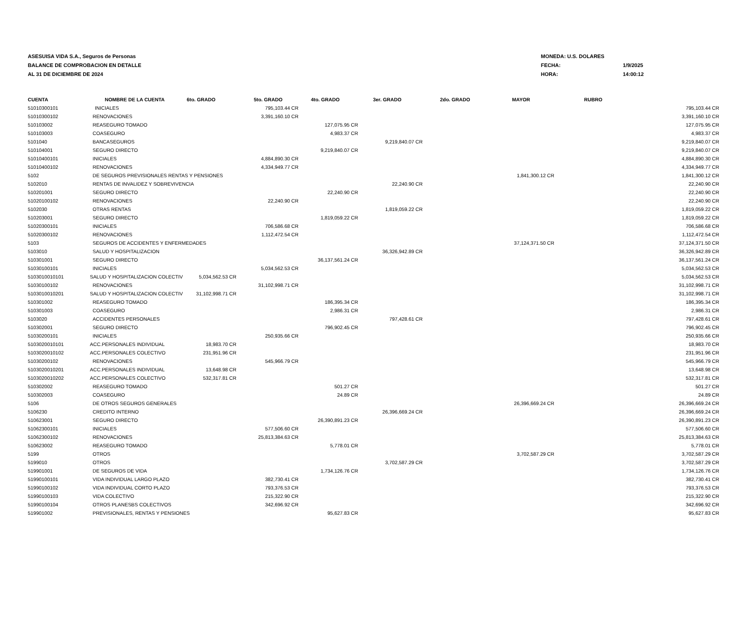ASESUISA VIDA S.A., Seguros de Personas
BALANCE DE COMPROBACION EN DETALLE
AL 31 DE DICIEMBRE DE 2024
MONEDA: U.S. DOLARES
FECHA: 1/9/2025
HORA: 14:00:12
| CUENTA | NOMBRE DE LA CUENTA | 6to. GRADO | 5to. GRADO | 4to. GRADO | 3er. GRADO | 2do. GRADO | MAYOR | RUBRO | |
| --- | --- | --- | --- | --- | --- | --- | --- | --- | --- |
| 51010300101 | INICIALES | | 795,103.44 CR | | | | | | 795,103.44 CR |
| 51010300102 | RENOVACIONES | | 3,391,160.10 CR | | | | | | 3,391,160.10 CR |
| 510103002 | REASEGURO TOMADO | | | 127,075.95 CR | | | | | 127,075.95 CR |
| 510103003 | COASEGURO | | | 4,983.37 CR | | | | | 4,983.37 CR |
| 5101040 | BANCASEGUROS | | | | 9,219,840.07 CR | | | | 9,219,840.07 CR |
| 510104001 | SEGURO DIRECTO | | | 9,219,840.07 CR | | | | | 9,219,840.07 CR |
| 51010400101 | INICIALES | | 4,884,890.30 CR | | | | | | 4,884,890.30 CR |
| 51010400102 | RENOVACIONES | | 4,334,949.77 CR | | | | | | 4,334,949.77 CR |
| 5102 | DE SEGUROS PREVISIONALES RENTAS Y PENSIONES | | | | | | 1,841,300.12 CR | | 1,841,300.12 CR |
| 5102010 | RENTAS DE INVALIDEZ Y SOBREVIVENCIA | | | | 22,240.90 CR | | | | 22,240.90 CR |
| 510201001 | SEGURO DIRECTO | | | 22,240.90 CR | | | | | 22,240.90 CR |
| 51020100102 | RENOVACIONES | | 22,240.90 CR | | | | | | 22,240.90 CR |
| 5102030 | OTRAS RENTAS | | | | 1,819,059.22 CR | | | | 1,819,059.22 CR |
| 510203001 | SEGURO DIRECTO | | | 1,819,059.22 CR | | | | | 1,819,059.22 CR |
| 51020300101 | INICIALES | | 706,586.68 CR | | | | | | 706,586.68 CR |
| 51020300102 | RENOVACIONES | | 1,112,472.54 CR | | | | | | 1,112,472.54 CR |
| 5103 | SEGUROS DE ACCIDENTES Y ENFERMEDADES | | | | | | 37,124,371.50 CR | | 37,124,371.50 CR |
| 5103010 | SALUD Y HOSPITALIZACION | | | | 36,326,942.89 CR | | | | 36,326,942.89 CR |
| 510301001 | SEGURO DIRECTO | | | 36,137,561.24 CR | | | | | 36,137,561.24 CR |
| 51030100101 | INICIALES | | 5,034,562.53 CR | | | | | | 5,034,562.53 CR |
| 5103010010101 | SALUD Y HOSPITALIZACION COLECTIV | 5,034,562.53 CR | | | | | | | 5,034,562.53 CR |
| 51030100102 | RENOVACIONES | | 31,102,998.71 CR | | | | | | 31,102,998.71 CR |
| 5103010010201 | SALUD Y HOSPITALIZACION COLECTIV | 31,102,998.71 CR | | | | | | | 31,102,998.71 CR |
| 510301002 | REASEGURO TOMADO | | | 186,395.34 CR | | | | | 186,395.34 CR |
| 510301003 | COASEGURO | | | 2,986.31 CR | | | | | 2,986.31 CR |
| 5103020 | ACCIDENTES PERSONALES | | | | 797,428.61 CR | | | | 797,428.61 CR |
| 510302001 | SEGURO DIRECTO | | | 796,902.45 CR | | | | | 796,902.45 CR |
| 51030200101 | INICIALES | | 250,935.66 CR | | | | | | 250,935.66 CR |
| 5103020010101 | ACC.PERSONALES INDIVIDUAL | 18,983.70 CR | | | | | | | 18,983.70 CR |
| 5103020010102 | ACC.PERSONALES COLECTIVO | 231,951.96 CR | | | | | | | 231,951.96 CR |
| 51030200102 | RENOVACIONES | | 545,966.79 CR | | | | | | 545,966.79 CR |
| 5103020010201 | ACC.PERSONALES INDIVIDUAL | 13,648.98 CR | | | | | | | 13,648.98 CR |
| 5103020010202 | ACC.PERSONALES COLECTIVO | 532,317.81 CR | | | | | | | 532,317.81 CR |
| 510302002 | REASEGURO TOMADO | | | 501.27 CR | | | | | 501.27 CR |
| 510302003 | COASEGURO | | | 24.89 CR | | | | | 24.89 CR |
| 5106 | DE OTROS SEGUROS GENERALES | | | | | | 26,396,669.24 CR | | 26,396,669.24 CR |
| 5106230 | CREDITO INTERNO | | | | 26,396,669.24 CR | | | | 26,396,669.24 CR |
| 510623001 | SEGURO DIRECTO | | | 26,390,891.23 CR | | | | | 26,390,891.23 CR |
| 51062300101 | INICIALES | | 577,506.60 CR | | | | | | 577,506.60 CR |
| 51062300102 | RENOVACIONES | | 25,813,384.63 CR | | | | | | 25,813,384.63 CR |
| 510623002 | REASEGURO TOMADO | | | 5,778.01 CR | | | | | 5,778.01 CR |
| 5199 | OTROS | | | | | | 3,702,587.29 CR | | 3,702,587.29 CR |
| 5199010 | OTROS | | | | 3,702,587.29 CR | | | | 3,702,587.29 CR |
| 519901001 | DE SEGUROS DE VIDA | | | 1,734,126.76 CR | | | | | 1,734,126.76 CR |
| 51990100101 | VIDA INDIVIDUAL LARGO PLAZO | | 382,730.41 CR | | | | | | 382,730.41 CR |
| 51990100102 | VIDA INDIVIDUAL CORTO PLAZO | | 793,376.53 CR | | | | | | 793,376.53 CR |
| 51990100103 | VIDA COLECTIVO | | 215,322.90 CR | | | | | | 215,322.90 CR |
| 51990100104 | OTROS PLANESBS COLECTIVOS | | 342,696.92 CR | | | | | | 342,696.92 CR |
| 519901002 | PREVISIONALES, RENTAS Y PENSIONES | | | 95,627.83 CR | | | | | 95,627.83 CR |